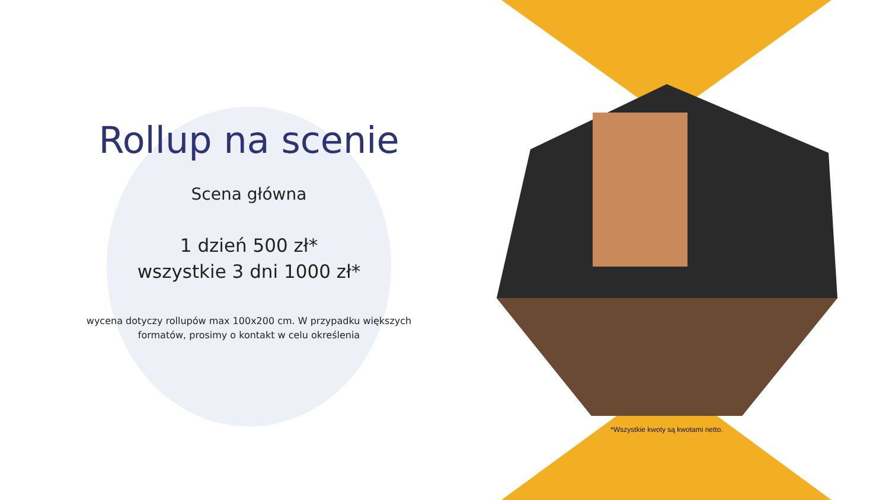Rollup na scenie
Scena główna
1 dzień 500 zł*
wszystkie 3 dni 1000 zł*
wycena dotyczy rollupów max 100x200 cm. W przypadku większych formatów, prosimy o kontakt w celu określenia
*Wszystkie kwoty są kwotami netto.